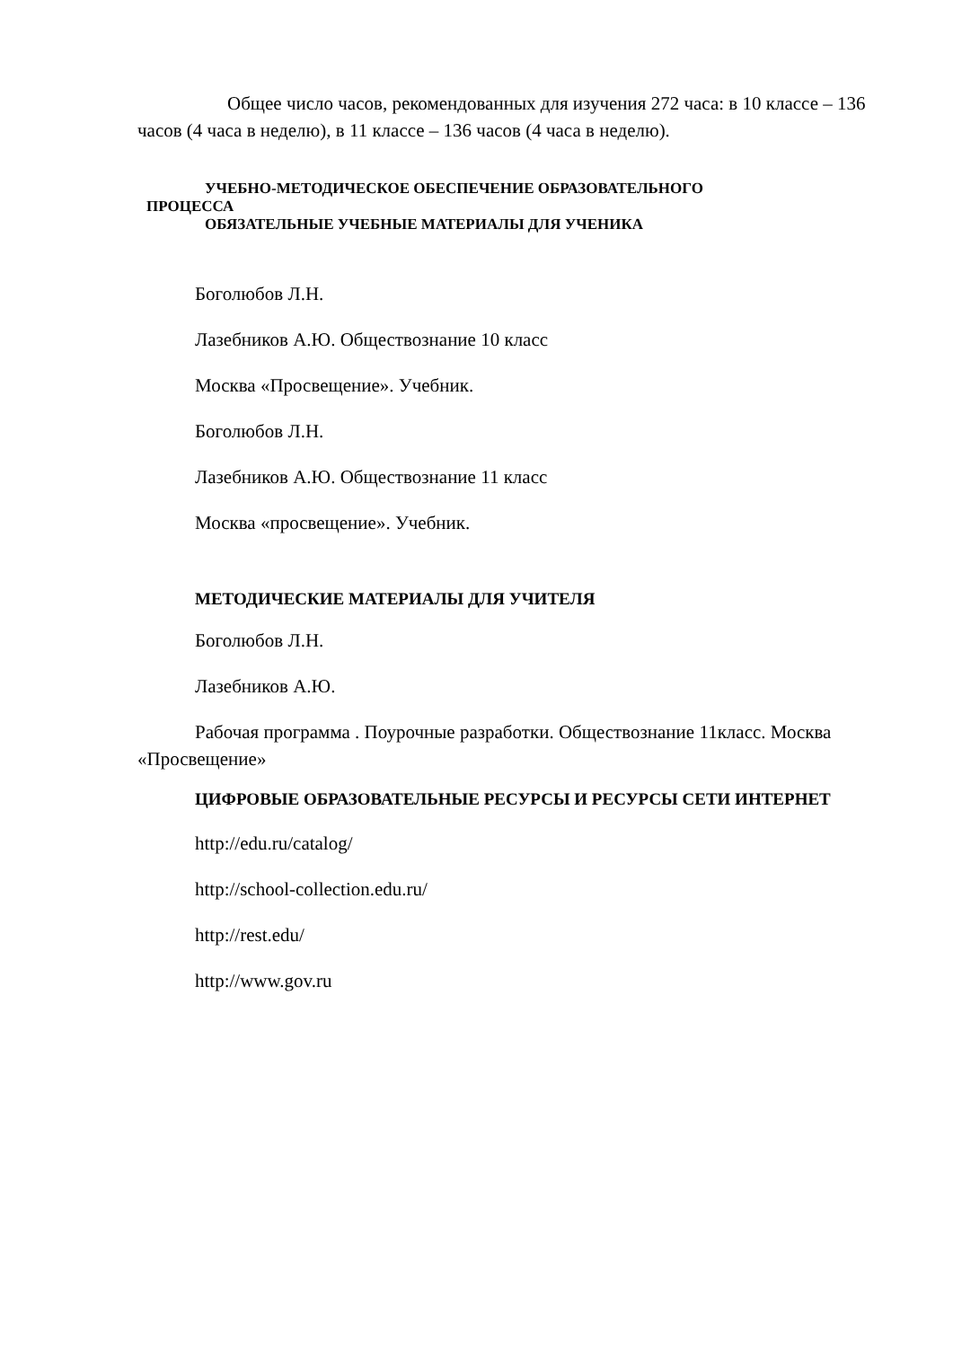Общее число часов, рекомендованных для изучения 272 часа: в 10 классе – 136 часов (4 часа в неделю), в 11 классе – 136 часов (4 часа в неделю).
УЧЕБНО-МЕТОДИЧЕСКОЕ ОБЕСПЕЧЕНИЕ ОБРАЗОВАТЕЛЬНОГО
ПРОЦЕССА
ОБЯЗАТЕЛЬНЫЕ УЧЕБНЫЕ МАТЕРИАЛЫ ДЛЯ УЧЕНИКА
Боголюбов Л.Н.
Лазебников А.Ю. Обществознание 10 класс
Москва «Просвещение». Учебник.
Боголюбов Л.Н.
Лазебников А.Ю. Обществознание 11 класс
Москва «просвещение». Учебник.
МЕТОДИЧЕСКИЕ МАТЕРИАЛЫ ДЛЯ УЧИТЕЛЯ
Боголюбов Л.Н.
Лазебников А.Ю.
Рабочая программа . Поурочные разработки. Обществознание 11класс. Москва «Просвещение»
ЦИФРОВЫЕ ОБРАЗОВАТЕЛЬНЫЕ РЕСУРСЫ И РЕСУРСЫ СЕТИ ИНТЕРНЕТ
http://edu.ru/catalog/
http://school-collection.edu.ru/
http://rest.edu/
http://www.gov.ru